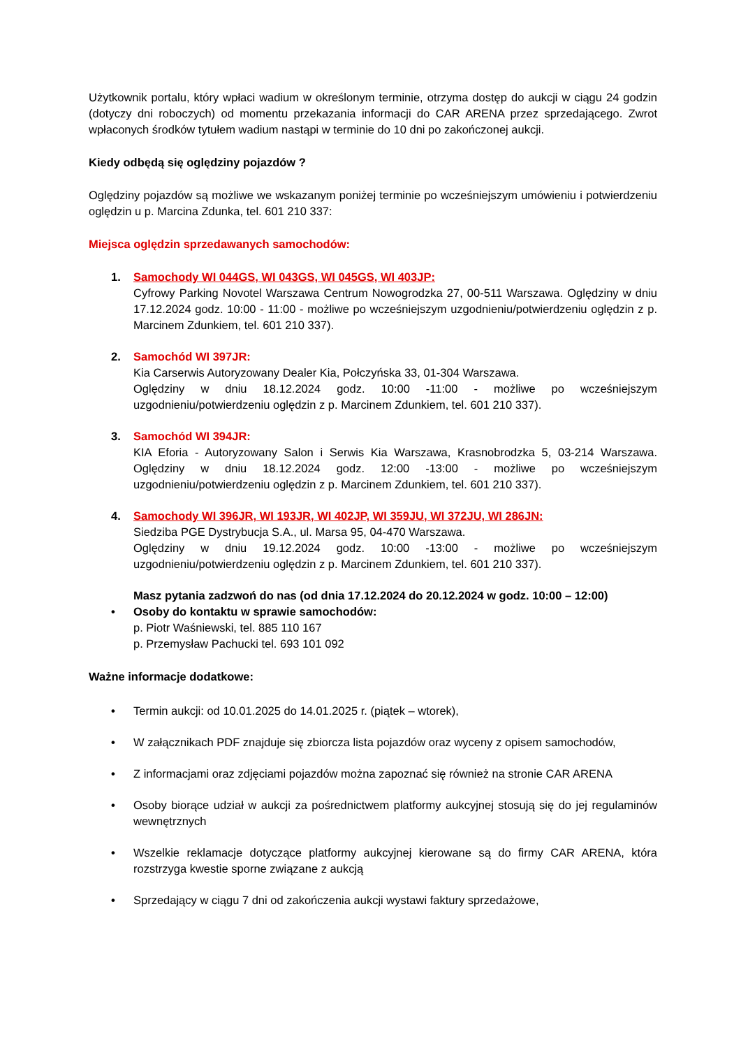Użytkownik portalu, który wpłaci wadium w określonym terminie, otrzyma dostęp do aukcji w ciągu 24 godzin (dotyczy dni roboczych) od momentu przekazania informacji do CAR ARENA przez sprzedającego. Zwrot wpłaconych środków tytułem wadium nastąpi w terminie do 10 dni po zakończonej aukcji.
Kiedy odbędą się oględziny pojazdów ?
Oględziny pojazdów są możliwe we wskazanym poniżej terminie po wcześniejszym umówieniu i potwierdzeniu oględzin u p. Marcina Zdunka, tel. 601 210 337:
Miejsca oględzin sprzedawanych samochodów:
1. Samochody WI 044GS, WI 043GS, WI 045GS, WI 403JP:
Cyfrowy Parking Novotel Warszawa Centrum Nowogrodzka 27, 00-511 Warszawa. Oględziny w dniu 17.12.2024 godz. 10:00 - 11:00 - możliwe po wcześniejszym uzgodnieniu/potwierdzeniu oględzin z p. Marcinem Zdunkiem, tel. 601 210 337).
2. Samochód WI 397JR:
Kia Carserwis Autoryzowany Dealer Kia, Połczyńska 33, 01-304 Warszawa.
Oględziny w dniu 18.12.2024 godz. 10:00 -11:00 - możliwe po wcześniejszym uzgodnieniu/potwierdzeniu oględzin z p. Marcinem Zdunkiem, tel. 601 210 337).
3. Samochód WI 394JR:
KIA Eforia - Autoryzowany Salon i Serwis Kia Warszawa, Krasnobrodzka 5, 03-214 Warszawa. Oględziny w dniu 18.12.2024 godz. 12:00 -13:00 - możliwe po wcześniejszym uzgodnieniu/potwierdzeniu oględzin z p. Marcinem Zdunkiem, tel. 601 210 337).
4. Samochody WI 396JR, WI 193JR, WI 402JP, WI 359JU, WI 372JU, WI 286JN:
Siedziba PGE Dystrybucja S.A., ul. Marsa 95, 04-470 Warszawa.
Oględziny w dniu 19.12.2024 godz. 10:00 -13:00 - możliwe po wcześniejszym uzgodnieniu/potwierdzeniu oględzin z p. Marcinem Zdunkiem, tel. 601 210 337).
Masz pytania zadzwoń do nas (od dnia 17.12.2024 do 20.12.2024 w godz. 10:00 – 12:00)
• Osoby do kontaktu w sprawie samochodów:
p. Piotr Waśniewski, tel. 885 110 167
p. Przemysław Pachucki tel. 693 101 092
Ważne informacje dodatkowe:
• Termin aukcji: od 10.01.2025 do 14.01.2025 r. (piątek – wtorek),
• W załącznikach PDF znajduje się zbiorcza lista pojazdów oraz wyceny z opisem samochodów,
• Z informacjami oraz zdjęciami pojazdów można zapoznać się również na stronie CAR ARENA
• Osoby biorące udział w aukcji za pośrednictwem platformy aukcyjnej stosują się do jej regulaminów wewnętrznych
• Wszelkie reklamacje dotyczące platformy aukcyjnej kierowane są do firmy CAR ARENA, która rozstrzyga kwestie sporne związane z aukcją
• Sprzedający w ciągu 7 dni od zakończenia aukcji wystawi faktury sprzedażowe,